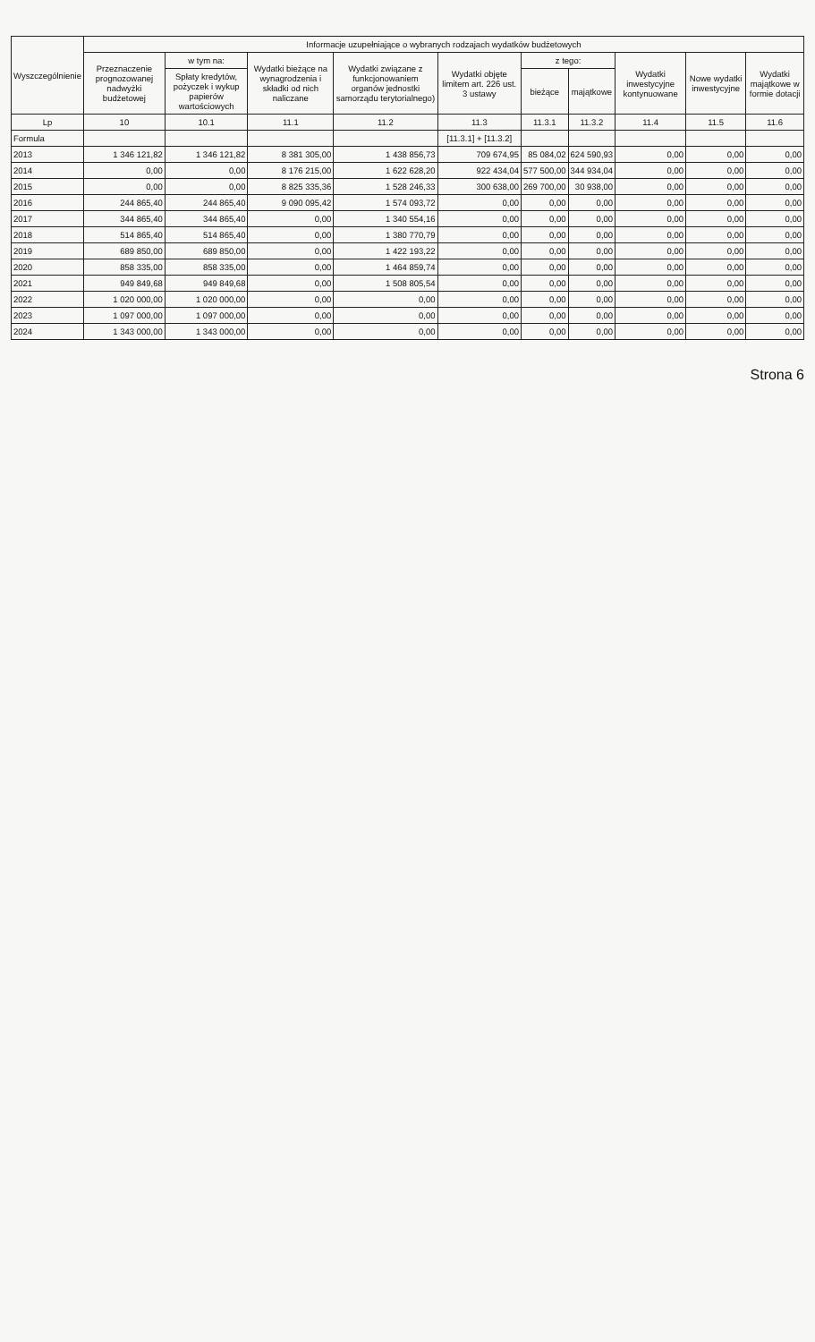| Wyszczególnienie | Informacje uzupełniające o wybranych rodzajach wydatków budżetowych | | | | | | | | | |
| --- | --- | --- | --- | --- | --- | --- | --- | --- | --- | --- |
| | Przeznaczenie prognozowanej nadwyżki budżetowej | w tym na: | Wydatki bieżące na wynagrodzenia i składki od nich naliczane | Wydatki związane z funkcjonowaniem organów jednostki samorządu terytorialnego) | Wydatki objęte limitem art. 226 ust. 3 ustawy | z tego: | | Wydatki inwestycyjne kontynuowane | Nowe wydatki inwestycyjne | Wydatki majątkowe w formie dotacji |
| | | Spłaty kredytów, pożyczek i wykup papierów wartościowych | | | | bieżące | majątkowe | | | |
| Lp | 10 | 10.1 | 11.1 | 11.2 | 11.3 | 11.3.1 | 11.3.2 | 11.4 | 11.5 | 11.6 |
| Formula | | | | | [11.3.1] + [11.3.2] | | | | | |
| 2013 | 1 346 121,82 | 1 346 121,82 | 8 381 305,00 | 1 438 856,73 | 709 674,95 | 85 084,02 | 624 590,93 | 0,00 | 0,00 | 0,00 |
| 2014 | 0,00 | 0,00 | 8 176 215,00 | 1 622 628,20 | 922 434,04 | 577 500,00 | 344 934,04 | 0,00 | 0,00 | 0,00 |
| 2015 | 0,00 | 0,00 | 8 825 335,36 | 1 528 246,33 | 300 638,00 | 269 700,00 | 30 938,00 | 0,00 | 0,00 | 0,00 |
| 2016 | 244 865,40 | 244 865,40 | 9 090 095,42 | 1 574 093,72 | 0,00 | 0,00 | 0,00 | 0,00 | 0,00 | 0,00 |
| 2017 | 344 865,40 | 344 865,40 | 0,00 | 1 340 554,16 | 0,00 | 0,00 | 0,00 | 0,00 | 0,00 | 0,00 |
| 2018 | 514 865,40 | 514 865,40 | 0,00 | 1 380 770,79 | 0,00 | 0,00 | 0,00 | 0,00 | 0,00 | 0,00 |
| 2019 | 689 850,00 | 689 850,00 | 0,00 | 1 422 193,22 | 0,00 | 0,00 | 0,00 | 0,00 | 0,00 | 0,00 |
| 2020 | 858 335,00 | 858 335,00 | 0,00 | 1 464 859,74 | 0,00 | 0,00 | 0,00 | 0,00 | 0,00 | 0,00 |
| 2021 | 949 849,68 | 949 849,68 | 0,00 | 1 508 805,54 | 0,00 | 0,00 | 0,00 | 0,00 | 0,00 | 0,00 |
| 2022 | 1 020 000,00 | 1 020 000,00 | 0,00 | 0,00 | 0,00 | 0,00 | 0,00 | 0,00 | 0,00 | 0,00 |
| 2023 | 1 097 000,00 | 1 097 000,00 | 0,00 | 0,00 | 0,00 | 0,00 | 0,00 | 0,00 | 0,00 | 0,00 |
| 2024 | 1 343 000,00 | 1 343 000,00 | 0,00 | 0,00 | 0,00 | 0,00 | 0,00 | 0,00 | 0,00 | 0,00 |
Strona 6